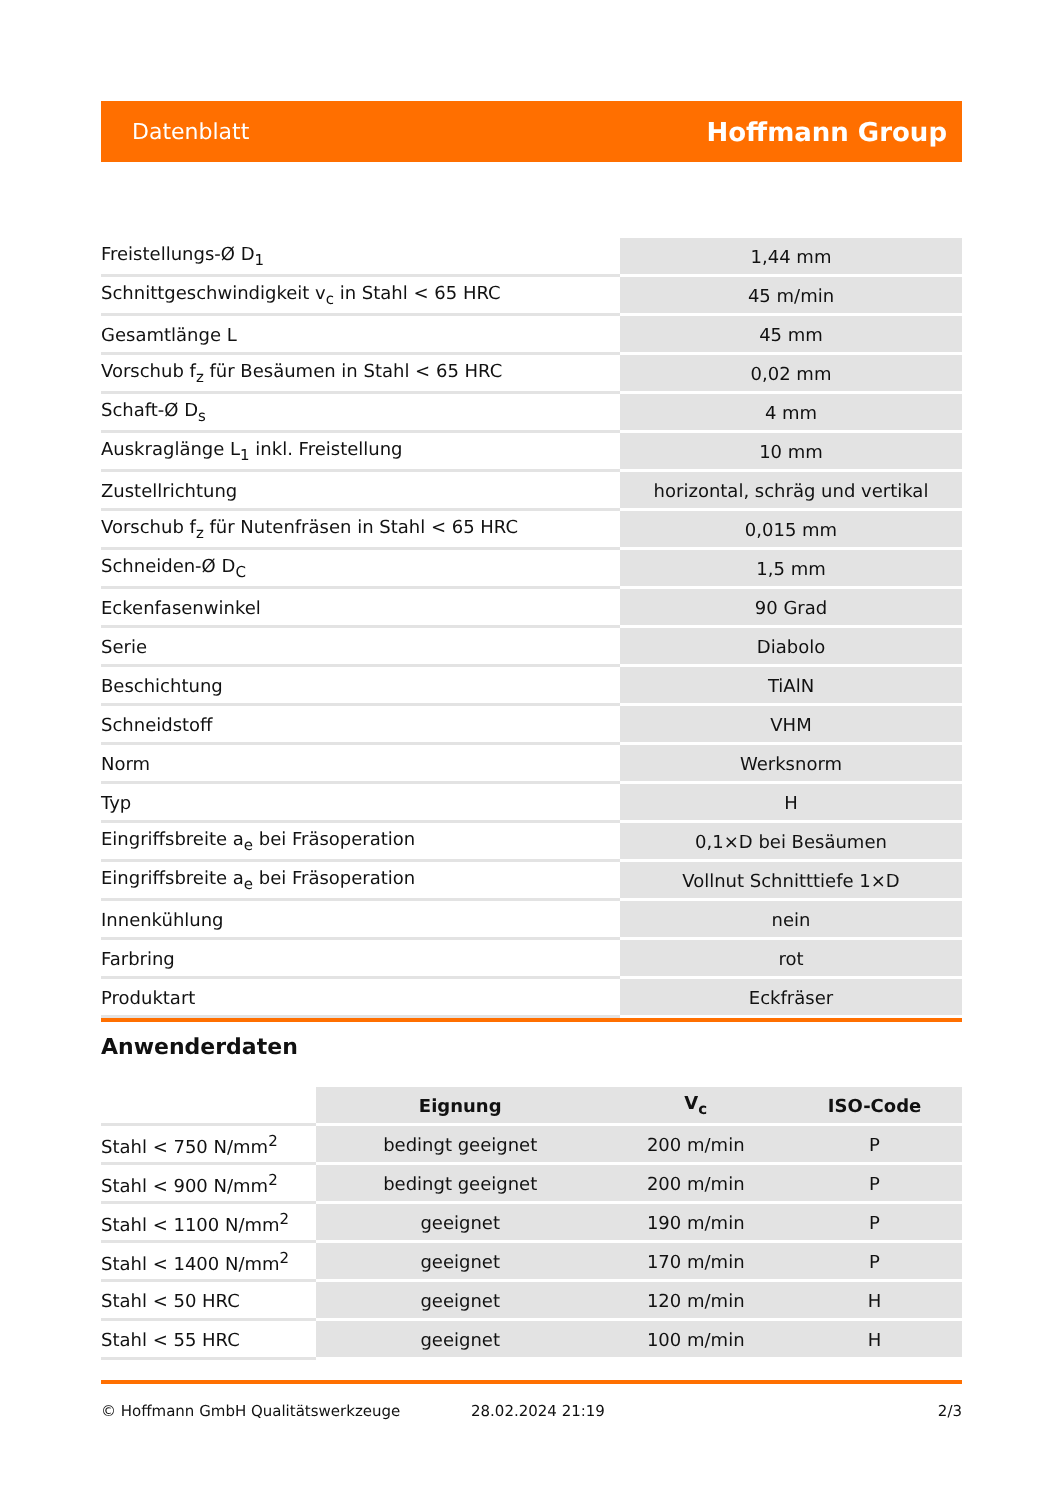Datenblatt Hoffmann Group
| Freistellungs-Ø D<sub>1</sub> | 1,44 mm |
| Schnittgeschwindigkeit v<sub>c</sub> in Stahl < 65 HRC | 45 m/min |
| Gesamtlänge L | 45 mm |
| Vorschub f<sub>z</sub> für Besäumen in Stahl < 65 HRC | 0,02 mm |
| Schaft-Ø D<sub>s</sub> | 4 mm |
| Auskraglänge L<sub>1</sub> inkl. Freistellung | 10 mm |
| Zustellrichtung | horizontal, schräg und vertikal |
| Vorschub f<sub>z</sub> für Nutenfräsen in Stahl < 65 HRC | 0,015 mm |
| Schneiden-Ø D<sub>C</sub> | 1,5 mm |
| Eckenfasenwinkel | 90 Grad |
| Serie | Diabolo |
| Beschichtung | TiAlN |
| Schneidstoff | VHM |
| Norm | Werksnorm |
| Typ | H |
| Eingriffsbreite a<sub>e</sub> bei Fräsoperation | 0,1×D bei Besäumen |
| Eingriffsbreite a<sub>e</sub> bei Fräsoperation | Vollnut Schnitttiefe 1×D |
| Innenkühlung | nein |
| Farbring | rot |
| Produktart | Eckfräser |
Anwenderdaten
| | Eignung | V<sub>c</sub> | ISO-Code |
| --- | --- | --- | --- |
| Stahl < 750 N/mm<sup>2</sup> | bedingt geeignet | 200 m/min | P |
| Stahl < 900 N/mm<sup>2</sup> | bedingt geeignet | 200 m/min | P |
| Stahl < 1100 N/mm<sup>2</sup> | geeignet | 190 m/min | P |
| Stahl < 1400 N/mm<sup>2</sup> | geeignet | 170 m/min | P |
| Stahl < 50 HRC | geeignet | 120 m/min | H |
| Stahl < 55 HRC | geeignet | 100 m/min | H |
© Hoffmann GmbH Qualitätswerkzeuge 28.02.2024 21:19 2/3